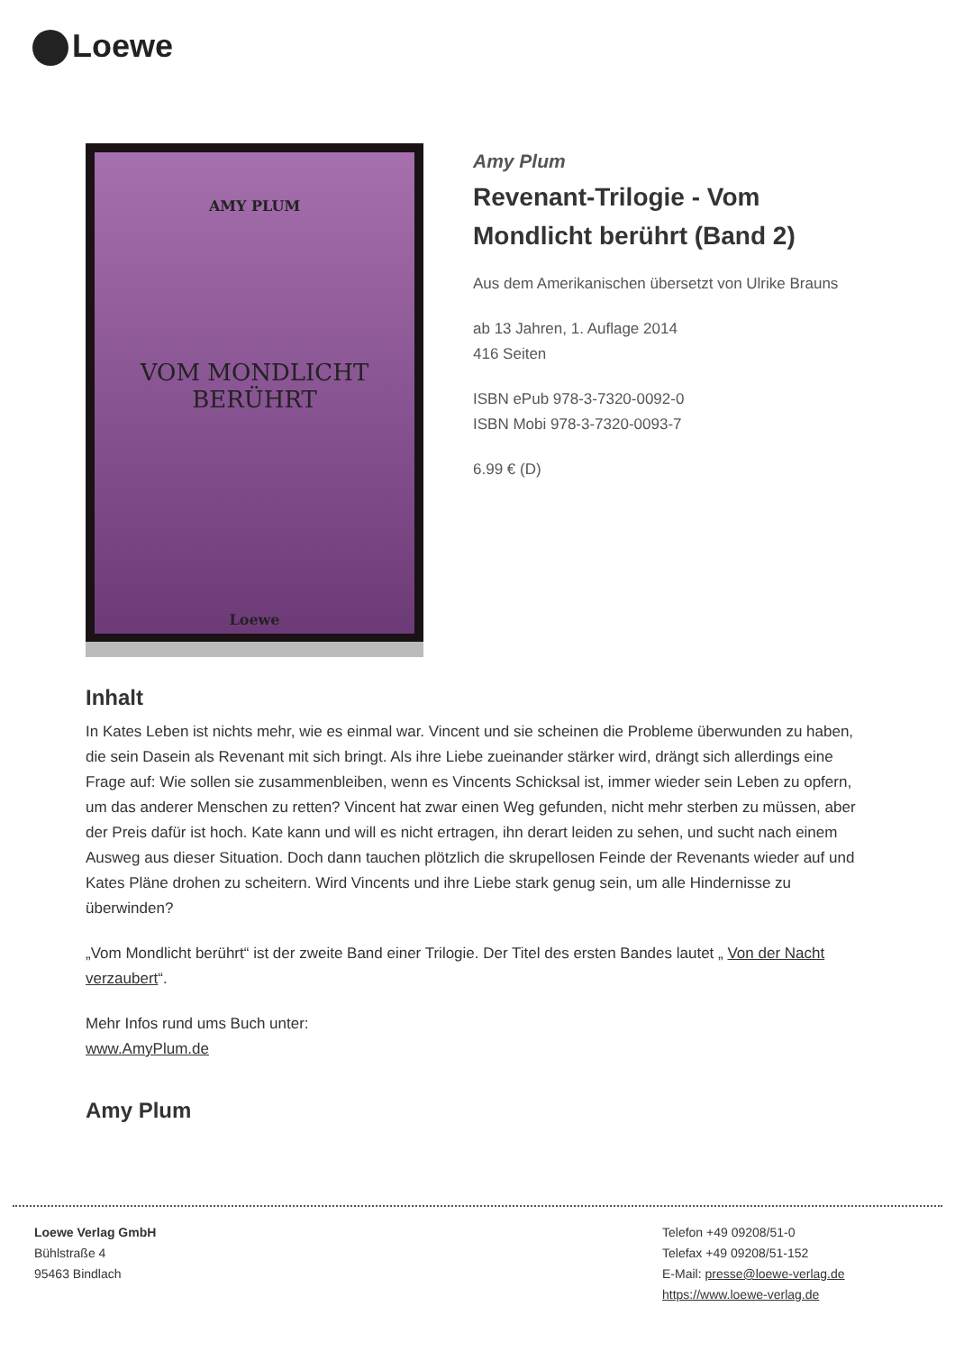Loewe
AMY PLUM
VOM MONDLICHT
BERÜHRT
Loewe
Amy Plum
Revenant-Trilogie - Vom Mondlicht berührt (Band 2)
Aus dem Amerikanischen übersetzt von Ulrike Brauns
ab 13 Jahren, 1. Auflage 2014
416 Seiten
ISBN ePub 978-3-7320-0092-0
ISBN Mobi 978-3-7320-0093-7
6.99 € (D)
Inhalt
In Kates Leben ist nichts mehr, wie es einmal war. Vincent und sie scheinen die Probleme überwunden zu haben, die sein Dasein als Revenant mit sich bringt. Als ihre Liebe zueinander stärker wird, drängt sich allerdings eine Frage auf: Wie sollen sie zusammenbleiben, wenn es Vincents Schicksal ist, immer wieder sein Leben zu opfern, um das anderer Menschen zu retten? Vincent hat zwar einen Weg gefunden, nicht mehr sterben zu müssen, aber der Preis dafür ist hoch. Kate kann und will es nicht ertragen, ihn derart leiden zu sehen, und sucht nach einem Ausweg aus dieser Situation. Doch dann tauchen plötzlich die skrupellosen Feinde der Revenants wieder auf und Kates Pläne drohen zu scheitern. Wird Vincents und ihre Liebe stark genug sein, um alle Hindernisse zu überwinden?
„Vom Mondlicht berührt“ ist der zweite Band einer Trilogie. Der Titel des ersten Bandes lautet „ Von der Nacht verzaubert“.
Mehr Infos rund ums Buch unter:
www.AmyPlum.de
Amy Plum
Loewe Verlag GmbH
Bühlstraße 4
95463 Bindlach
Telefon +49 09208/51-0
Telefax +49 09208/51-152
E-Mail: presse@loewe-verlag.de
https://www.loewe-verlag.de